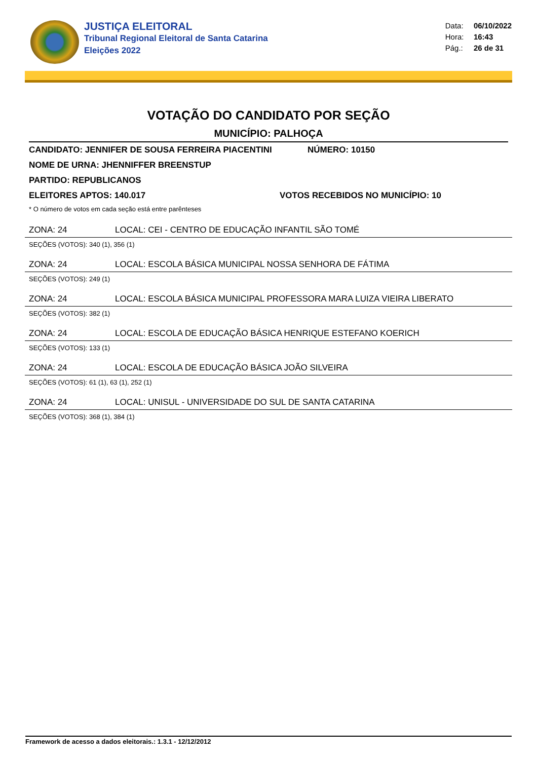JUSTIÇA ELEITORAL
Tribunal Regional Eleitoral de Santa Catarina
Eleições 2022
Data: 06/10/2022
Hora: 16:43
Pág.: 26 de 31
VOTAÇÃO DO CANDIDATO POR SEÇÃO
MUNICÍPIO: PALHOÇA
CANDIDATO: JENNIFER DE SOUSA FERREIRA PIACENTINI NÚMERO: 10150
NOME DE URNA: JHENNIFFER BREENSTUP
PARTIDO: REPUBLICANOS
ELEITORES APTOS: 140.017 VOTOS RECEBIDOS NO MUNICÍPIO: 10
* O número de votos em cada seção está entre parênteses
ZONA: 24 LOCAL: CEI - CENTRO DE EDUCAÇÃO INFANTIL SÃO TOMÉ
SEÇÕES (VOTOS): 340 (1), 356 (1)
ZONA: 24 LOCAL: ESCOLA BÁSICA MUNICIPAL NOSSA SENHORA DE FÁTIMA
SEÇÕES (VOTOS): 249 (1)
ZONA: 24 LOCAL: ESCOLA BÁSICA MUNICIPAL PROFESSORA MARA LUIZA VIEIRA LIBERATO
SEÇÕES (VOTOS): 382 (1)
ZONA: 24 LOCAL: ESCOLA DE EDUCAÇÃO BÁSICA HENRIQUE ESTEFANO KOERICH
SEÇÕES (VOTOS): 133 (1)
ZONA: 24 LOCAL: ESCOLA DE EDUCAÇÃO BÁSICA JOÃO SILVEIRA
SEÇÕES (VOTOS): 61 (1), 63 (1), 252 (1)
ZONA: 24 LOCAL: UNISUL - UNIVERSIDADE DO SUL DE SANTA CATARINA
SEÇÕES (VOTOS): 368 (1), 384 (1)
Framework de acesso a dados eleitorais.: 1.3.1 - 12/12/2012